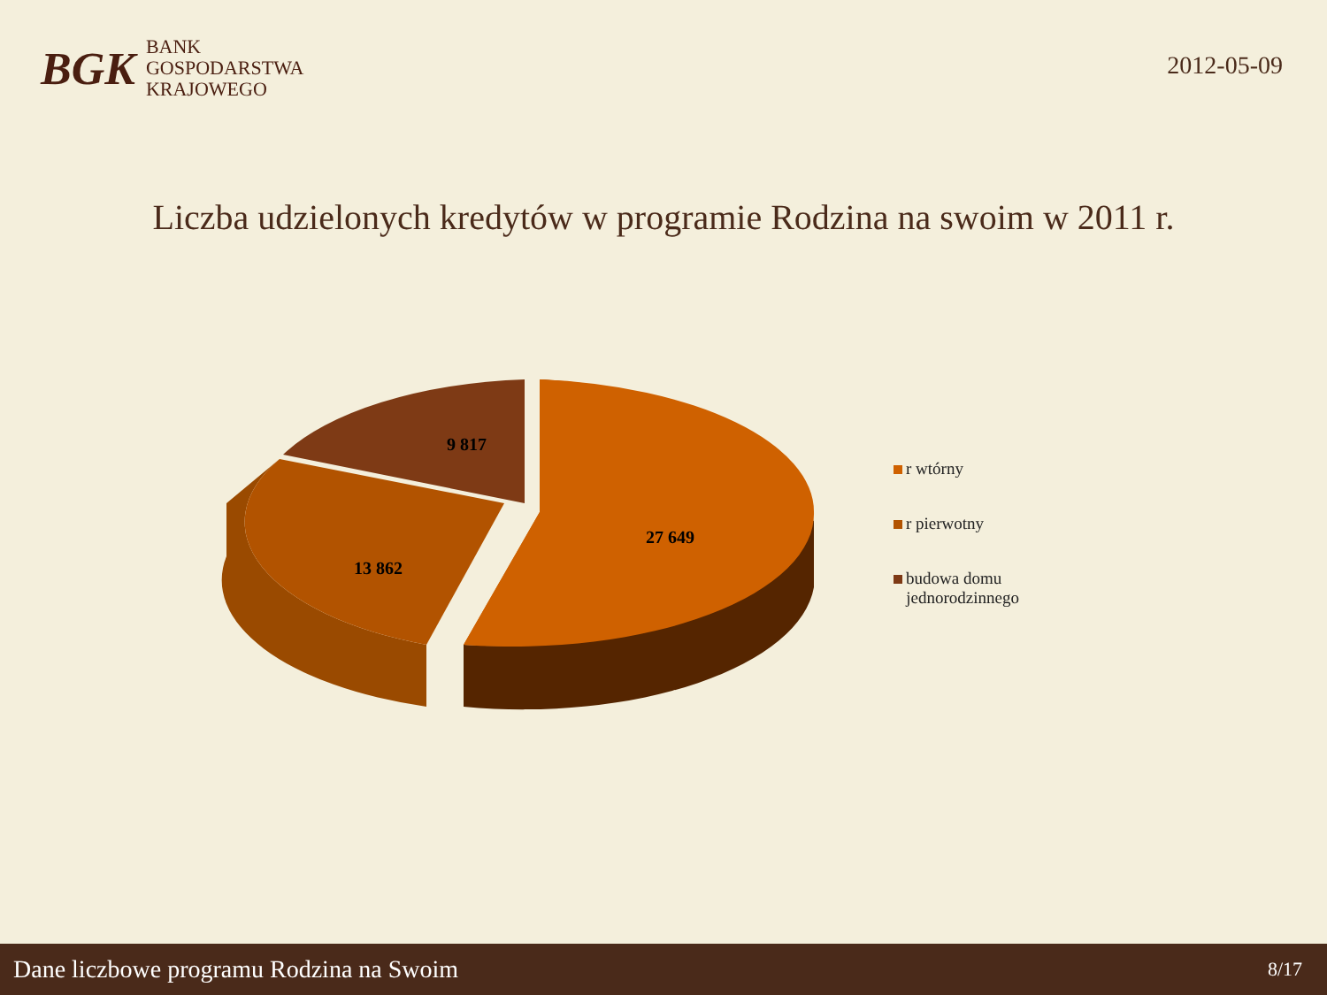BGK
BANK
GOSPODARSTWA
KRAJOWEGO
2012-05-09
Liczba udzielonych kredytów w programie Rodzina na swoim w 2011 r.
9 817
13 862
27 649
r wtórny
r pierwotny
budowa domu
jednorodzinnego
Dane liczbowe programu Rodzina na Swoim 8/17